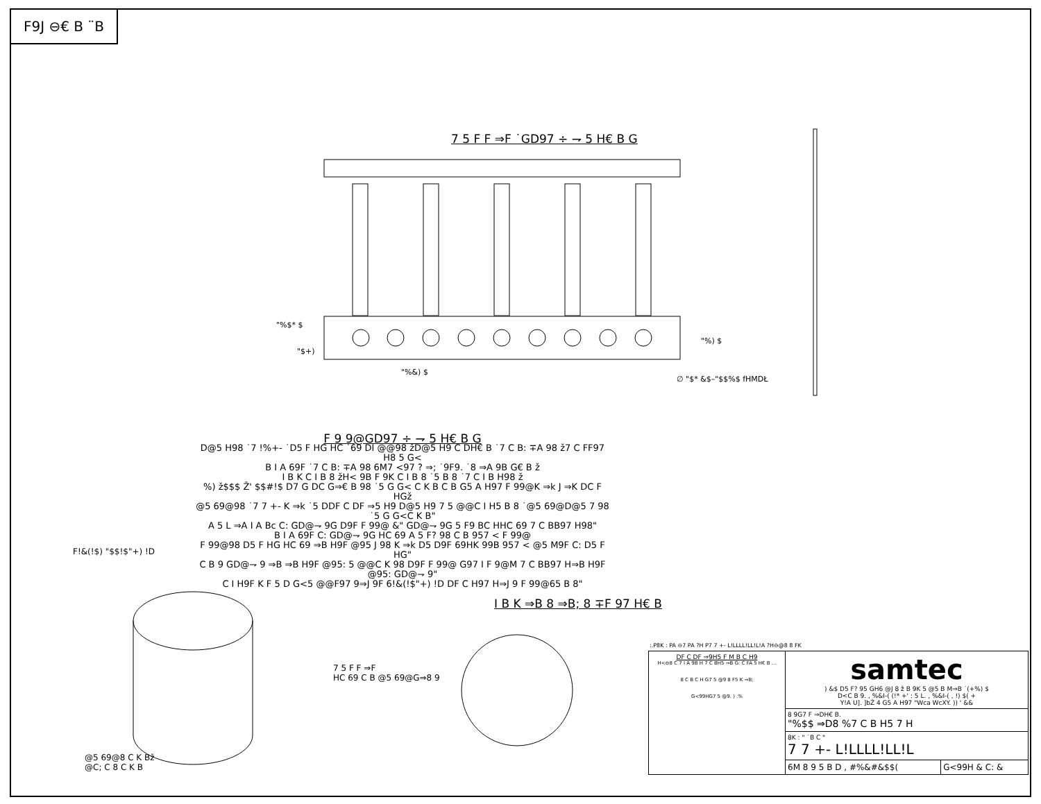F9J ⊖€ B ¨B
7 5 F F ⇒F ˙GD97 ÷ ⇁ 5 H€ B G
"%$* $
"$+)
"%&) $
"%) $
∅ "$* &$–"$$%$ fHMDŁ
F 9 9@GD97 ÷ ⇁ 5 H€ B G
D@5 H98 ˙7 !%+- ˙D5 F HG HC ˙69 DI @@98 žD@5 H9 C DH€ B ˙7 C B: ∓A 98 ž7 C FF97 H8 5 G<
B I A 69F ˙7 C B: ∓A 98 6M7 <97 ? ⇒; ˙9F9. ˙8 ⇒A 9B G€ B ž
I B K C I B 8 žH< 9B F 9K C I B 8 ˙5 B 8 ˙7 C I B H98 ž
%) ž$$$ Ž' $$#!$ D7 G DC G⇒€ B 98 ˙5 G G< C K B C B G5 A H97 F 99@K ⇒k J ⇒K DC F HGž
@5 69@98 ˙7 7 +- K ⇒k ˙5 DDF C DF ⇒5 H9 D@5 H9 7 5 @@C I H5 B 8 ˙@5 69@D@5 7 98 ˙5 G G<C K B"
A 5 L ⇒A I A Bc C: GD@⇁ 9G D9F F 99@ &" GD@⇁ 9G 5 F9 BC HHC 69 7 C BB97 H98"
B I A 69F C: GD@⇁ 9G HC 69 A 5 F? 98 C B 957 < F 99@
F 99@98 D5 F HG HC 69 ⇒B H9F @95 J 98 K ⇒k D5 D9F 69HK 99B 957 < @5 M9F C: D5 F HG"
C B 9 GD@⇁ 9 ⇒B ⇒B H9F @95: 5 @@C K 98 D9F F 99@ G97 I F 9@M 7 C BB97 H⇒B H9F @95: GD@⇁ 9"
C I H9F K F 5 D G<5 @@F97 9⇒J 9F 6!&(!$"+) !D DF C H97 H⇒J 9 F 99@65 B 8"
F!&(!$) "$$!$"+) !D
I B K ⇒B 8 ⇒B; 8 ∓F 97 H€ B
7 5 F F ⇒F
HC 69 C B @5 69@G⇒8 9
@5 69@8 C K Bž
@C; C 8 C K B
:.P8K : PA ⊖7 PA ?H P7 7 +- L!LLLL!LL!L!A ?H⊖@8 8 FK
| DF C DF ⇒9H5 F M B C H9 H<⊖8 C 7 I A 9B H 7 C BH5 ⇒B G: C FA 5 H€ B ... 8 C B C H G7 5 @9 8 F5 K ⇒B; G<99HG7 5 @9. ) .% | samtec ) &$ D5 F? 95 GH6 @J 8 ž B 9K 5 @5 B M⇒B ˙(+%) $ D<C B 9. , %&I-( (!* +' : 5 L. , %&I-( , !) $( + Y!A U]. ]bŻ 4 G5 A H97 "Wca WcXY. )) ' && | |
| | 8 9G7 F ⇒DH€ B. "%$$ ⇒D8 %7 C B H5 7 H | |
| | 8K : " ˙B C " 7 7 +- L!LLLL!LL!L | |
| | 6M 8 9 5 B D , #%&#&$$( | G<99H & C: & |